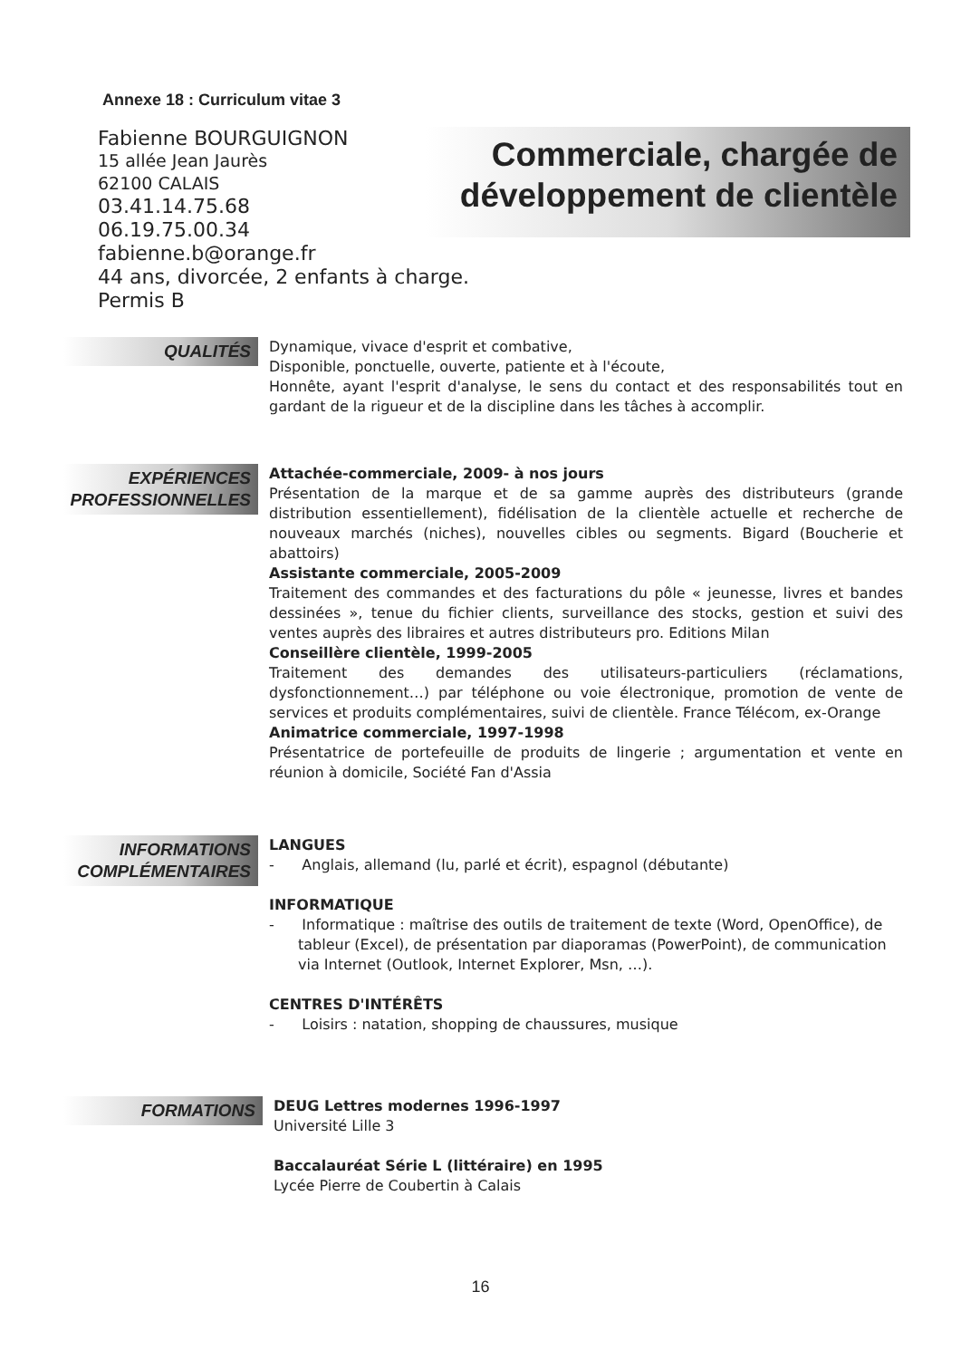Annexe 18 : Curriculum vitae 3
Fabienne BOURGUIGNON
15 allée Jean Jaurès
62100 CALAIS
03.41.14.75.68
06.19.75.00.34
fabienne.b@orange.fr
44 ans, divorcée, 2 enfants à charge.
Permis B
Commerciale, chargée de développement de clientèle
QUALITÉS
Dynamique, vivace d'esprit et combative,
Disponible, ponctuelle, ouverte, patiente et à l'écoute,
Honnête, ayant l'esprit d'analyse, le sens du contact et des responsabilités tout en gardant de la rigueur et de la discipline dans les tâches à accomplir.
EXPÉRIENCES PROFESSIONNELLES
Attachée-commerciale, 2009- à nos jours
Présentation de la marque et de sa gamme auprès des distributeurs (grande distribution essentiellement), fidélisation de la clientèle actuelle et recherche de nouveaux marchés (niches), nouvelles cibles ou segments. Bigard (Boucherie et abattoirs)
Assistante commerciale, 2005-2009
Traitement des commandes et des facturations du pôle « jeunesse, livres et bandes dessinées », tenue du fichier clients, surveillance des stocks, gestion et suivi des ventes auprès des libraires et autres distributeurs pro. Editions Milan
Conseillère clientèle, 1999-2005
Traitement des demandes des utilisateurs-particuliers (réclamations, dysfonctionnement…) par téléphone ou voie électronique, promotion de vente de services et produits complémentaires, suivi de clientèle. France Télécom, ex-Orange
Animatrice commerciale, 1997-1998
Présentatrice de portefeuille de produits de lingerie ; argumentation et vente en réunion à domicile, Société Fan d'Assia
INFORMATIONS COMPLÉMENTAIRES
LANGUES
- Anglais, allemand (lu, parlé et écrit), espagnol (débutante)
INFORMATIQUE
- Informatique : maîtrise des outils de traitement de texte (Word, OpenOffice), de tableur (Excel), de présentation par diaporamas (PowerPoint), de communication via Internet (Outlook, Internet Explorer, Msn, …).
CENTRES D'INTÉRÊTS
- Loisirs : natation, shopping de chaussures, musique
FORMATIONS
DEUG Lettres modernes 1996-1997
Université Lille 3
Baccalauréat Série L (littéraire) en 1995
Lycée Pierre de Coubertin à Calais
16